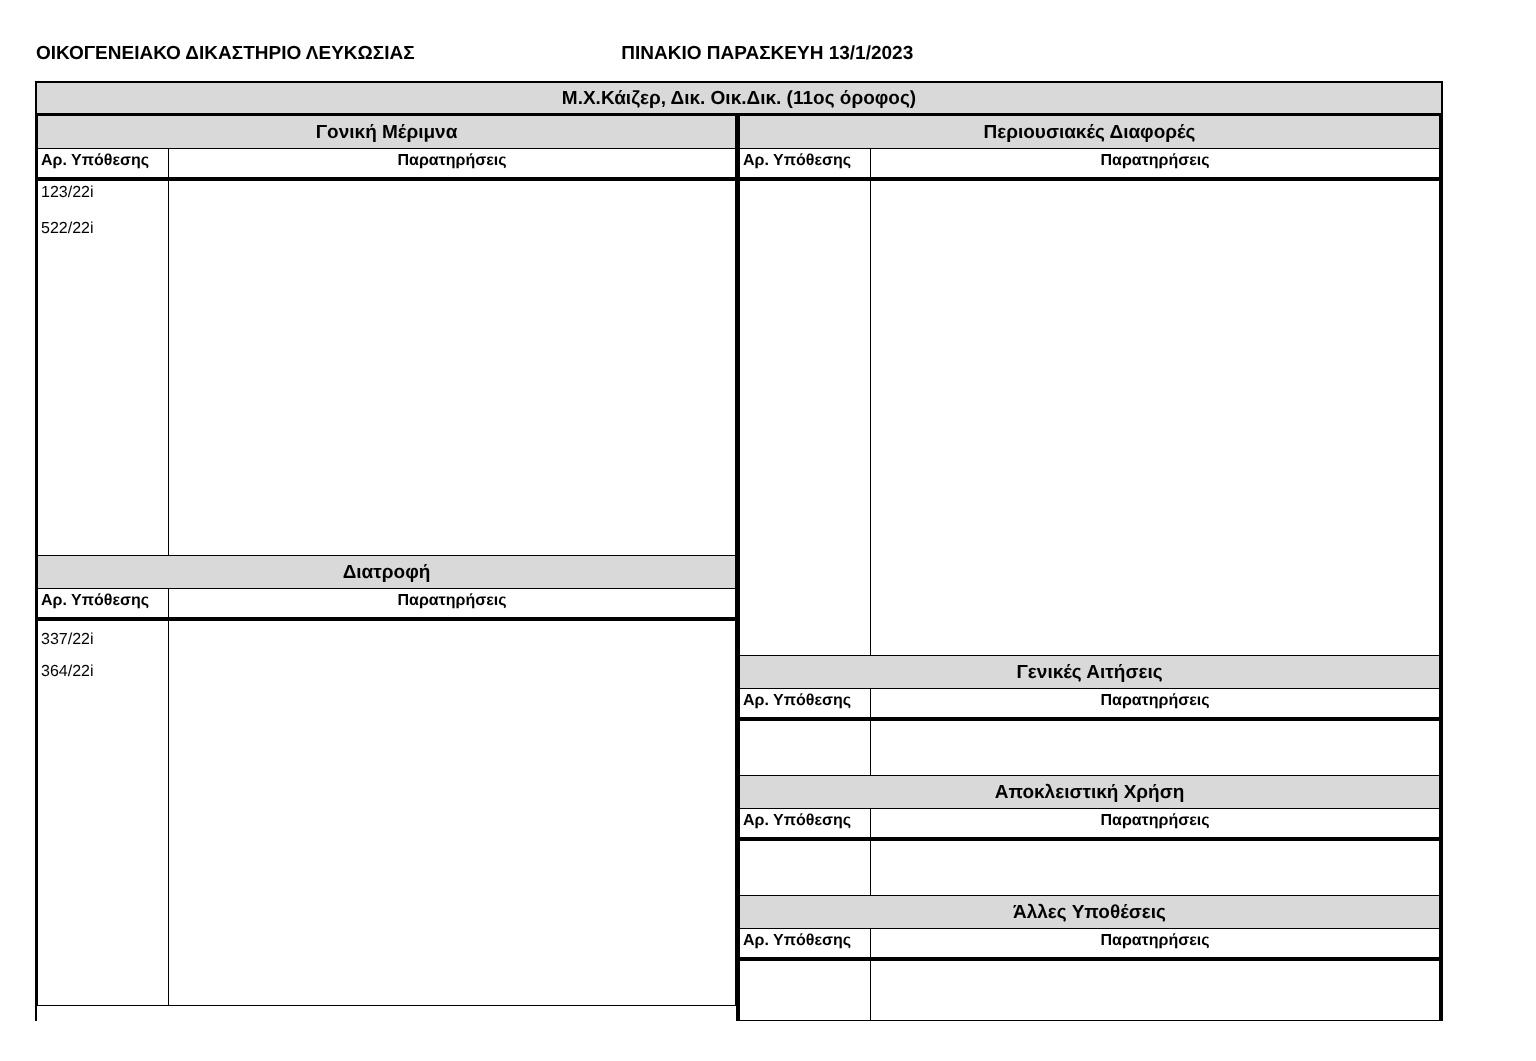ΟΙΚΟΓΕΝΕΙΑΚΟ ΔΙΚΑΣΤΗΡΙΟ ΛΕΥΚΩΣΙΑΣ ΠΙΝΑΚΙΟ ΠΑΡΑΣΚΕΥΗ 13/1/2023
Μ.Χ.Κάιζερ, Δικ. Οικ.Δικ. (11ος όροφος)
| Γονική Μέριμνα | |
| Αρ. Υπόθεσης | Παρατηρήσεις |
| 123/22i 522/22i | |
| Διατροφή | |
| Αρ. Υπόθεσης | Παρατηρήσεις |
| 337/22i 364/22i | |
| Περιουσιακές Διαφορές | |
| Αρ. Υπόθεσης | Παρατηρήσεις |
| Γενικές Αιτήσεις | |
| Αρ. Υπόθεσης | Παρατηρήσεις |
| Αποκλειστική Χρήση | |
| Αρ. Υπόθεσης | Παρατηρήσεις |
| Άλλες Υποθέσεις | |
| Αρ. Υπόθεσης | Παρατηρήσεις |